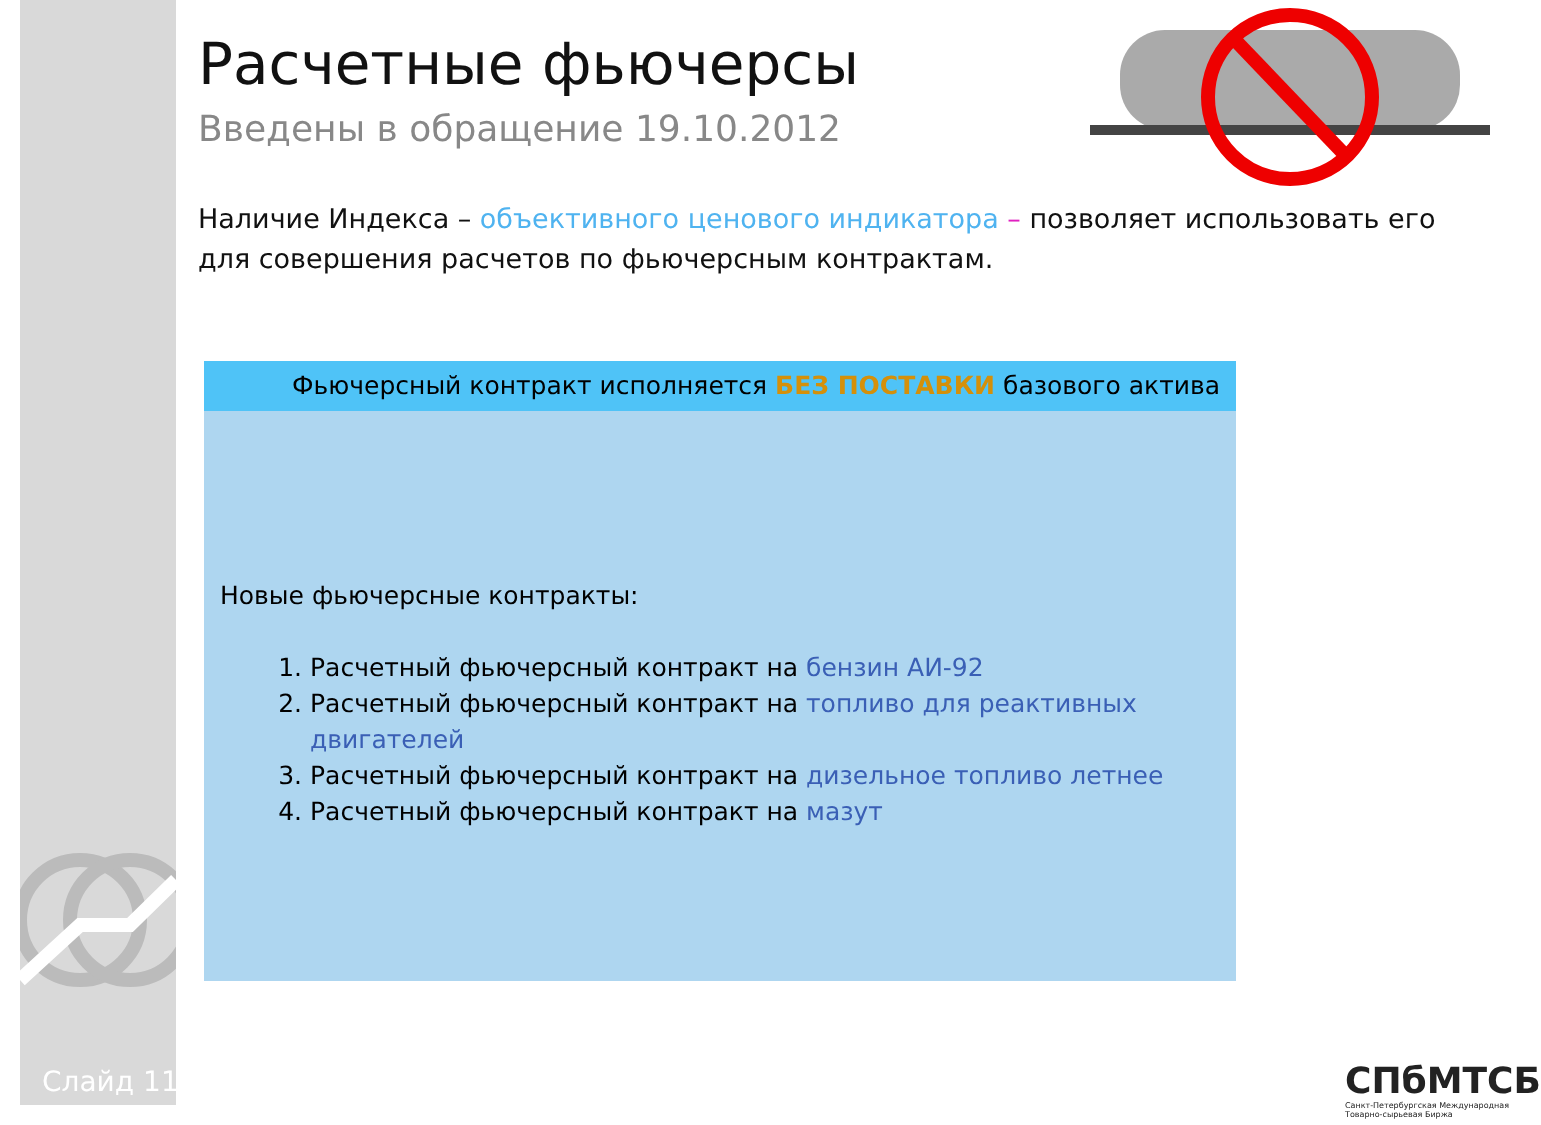Расчетные фьючерсы
Введены в обращение 19.10.2012
Наличие Индекса – объективного ценового индикатора – позволяет использовать его для совершения расчетов по фьючерсным контрактам.
Фьючерсный контракт исполняется БЕЗ ПОСТАВКИ базового актива
Новые фьючерсные контракты:
1. Расчетный фьючерсный контракт на бензин АИ-92
2. Расчетный фьючерсный контракт на топливо для реактивных двигателей
3. Расчетный фьючерсный контракт на дизельное топливо летнее
4. Расчетный фьючерсный контракт на мазут
Слайд 11
СПбМТСБ
Санкт-Петербургская Международная Товарно-сырьевая Биржа